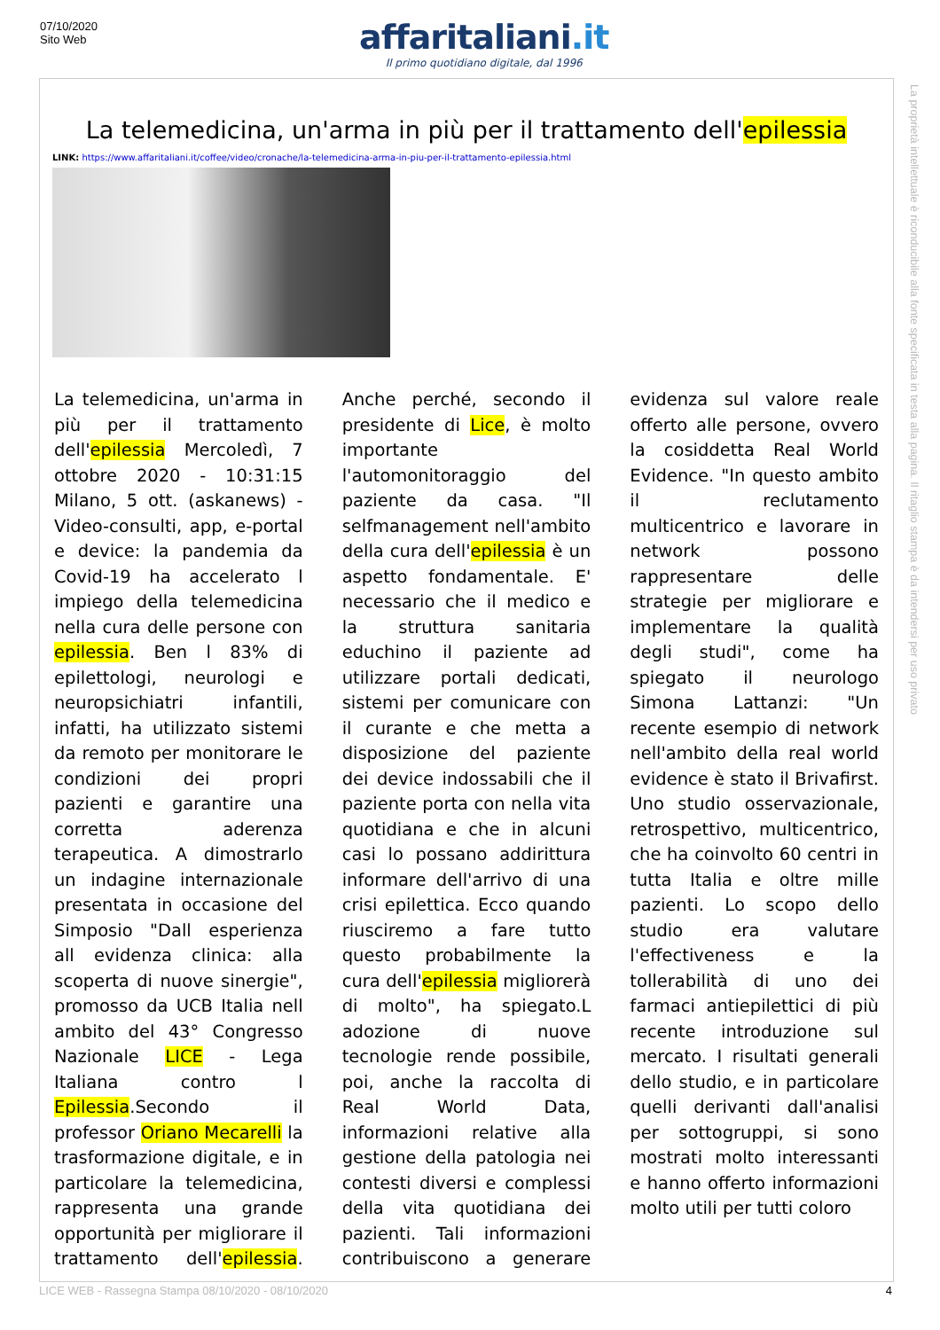07/10/2020
Sito Web
affaritaliani.it
Il primo quotidiano digitale, dal 1996
La telemedicina, un'arma in più per il trattamento dell'epilessia
LINK: https://www.affaritaliani.it/coffee/video/cronache/la-telemedicina-arma-in-piu-per-il-trattamento-epilessia.html
La telemedicina, un'arma in più per il trattamento dell'epilessia Mercoledì, 7 ottobre 2020 - 10:31:15 Milano, 5 ott. (askanews) - Video-consulti, app, e-portal e device: la pandemia da Covid-19 ha accelerato l impiego della telemedicina nella cura delle persone con epilessia. Ben l 83% di epilettologi, neurologi e neuropsichiatri infantili, infatti, ha utilizzato sistemi da remoto per monitorare le condizioni dei propri pazienti e garantire una corretta aderenza terapeutica. A dimostrarlo un indagine internazionale presentata in occasione del Simposio "Dall esperienza all evidenza clinica: alla scoperta di nuove sinergie", promosso da UCB Italia nell ambito del 43° Congresso Nazionale LICE - Lega Italiana contro l Epilessia.Secondo il professor Oriano Mecarelli la trasformazione digitale, e in particolare la telemedicina, rappresenta una grande opportunità per migliorare il trattamento dell'epilessia. Anche perché, secondo il presidente di Lice, è molto importante l'automonitoraggio del paziente da casa. "Il selfmanagement nell'ambito della cura dell'epilessia è un aspetto fondamentale. E' necessario che il medico e la struttura sanitaria educhino il paziente ad utilizzare portali dedicati, sistemi per comunicare con il curante e che metta a disposizione del paziente dei device indossabili che il paziente porta con nella vita quotidiana e che in alcuni casi lo possano addirittura informare dell'arrivo di una crisi epilettica. Ecco quando riusciremo a fare tutto questo probabilmente la cura dell'epilessia migliorerà di molto", ha spiegato.L adozione di nuove tecnologie rende possibile, poi, anche la raccolta di Real World Data, informazioni relative alla gestione della patologia nei contesti diversi e complessi della vita quotidiana dei pazienti. Tali informazioni contribuiscono a generare evidenza sul valore reale offerto alle persone, ovvero la cosiddetta Real World Evidence. "In questo ambito il reclutamento multicentrico e lavorare in network possono rappresentare delle strategie per migliorare e implementare la qualità degli studi", come ha spiegato il neurologo Simona Lattanzi: "Un recente esempio di network nell'ambito della real world evidence è stato il Brivafirst. Uno studio osservazionale, retrospettivo, multicentrico, che ha coinvolto 60 centri in tutta Italia e oltre mille pazienti. Lo scopo dello studio era valutare l'effectiveness e la tollerabilità di uno dei farmaci antiepilettici di più recente introduzione sul mercato. I risultati generali dello studio, e in particolare quelli derivanti dall'analisi per sottogruppi, si sono mostrati molto interessanti e hanno offerto informazioni molto utili per tutti coloro
La proprietà intellettuale è riconducibile alla fonte specificata in testa alla pagina. Il ritaglio stampa è da intendersi per uso privato
LICE WEB - Rassegna Stampa 08/10/2020 - 08/10/2020 4